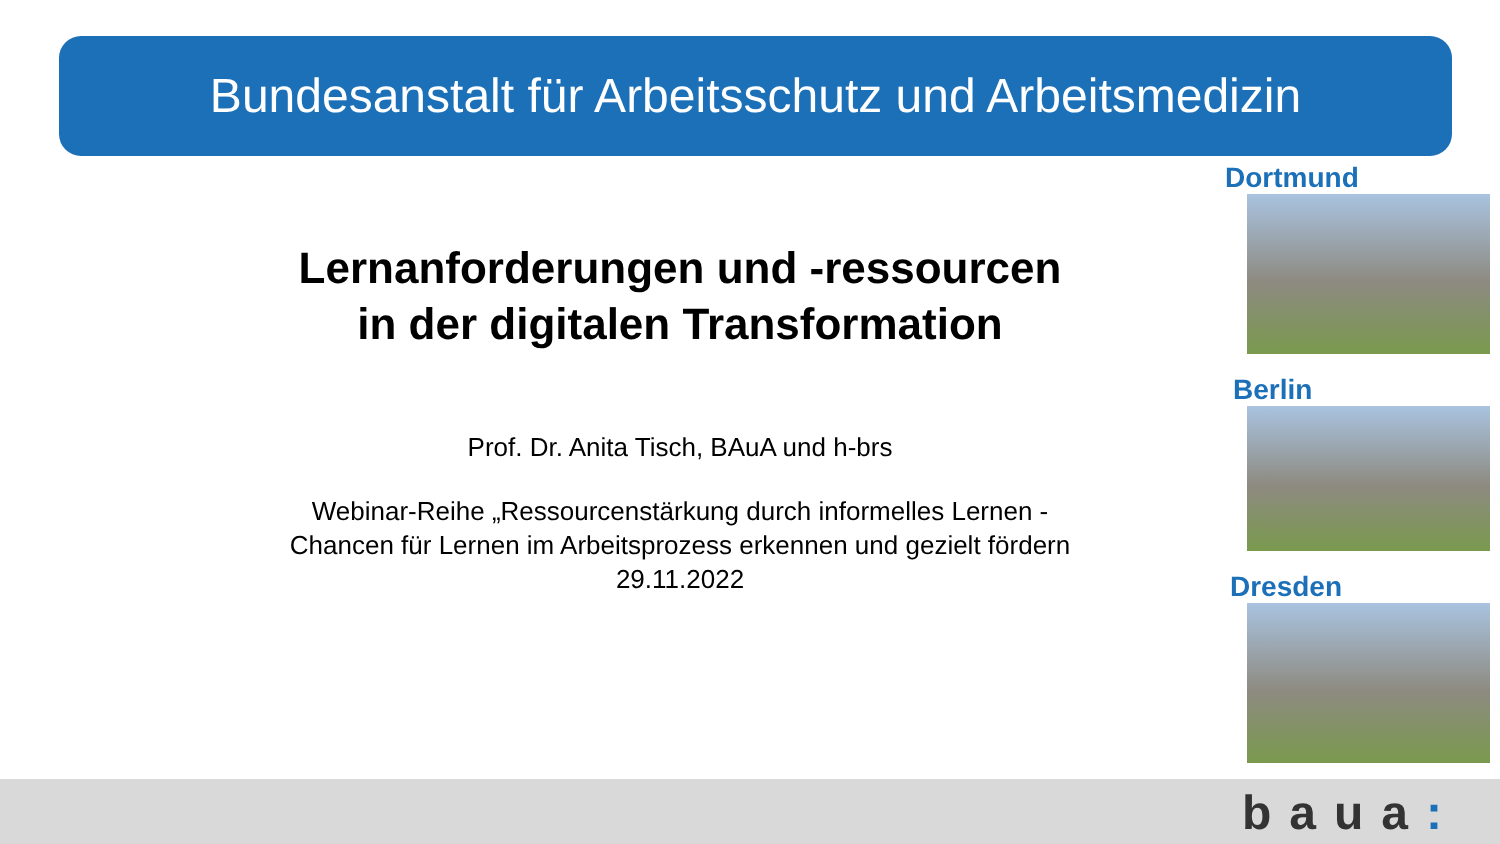Bundesanstalt für Arbeitsschutz und Arbeitsmedizin
Lernanforderungen und -ressourcen
in der digitalen Transformation
Prof. Dr. Anita Tisch, BAuA und h-brs
Webinar-Reihe „Ressourcenstärkung durch informelles Lernen -
Chancen für Lernen im Arbeitsprozess erkennen und gezielt fördern
29.11.2022
Dortmund
Berlin
Dresden
baua: